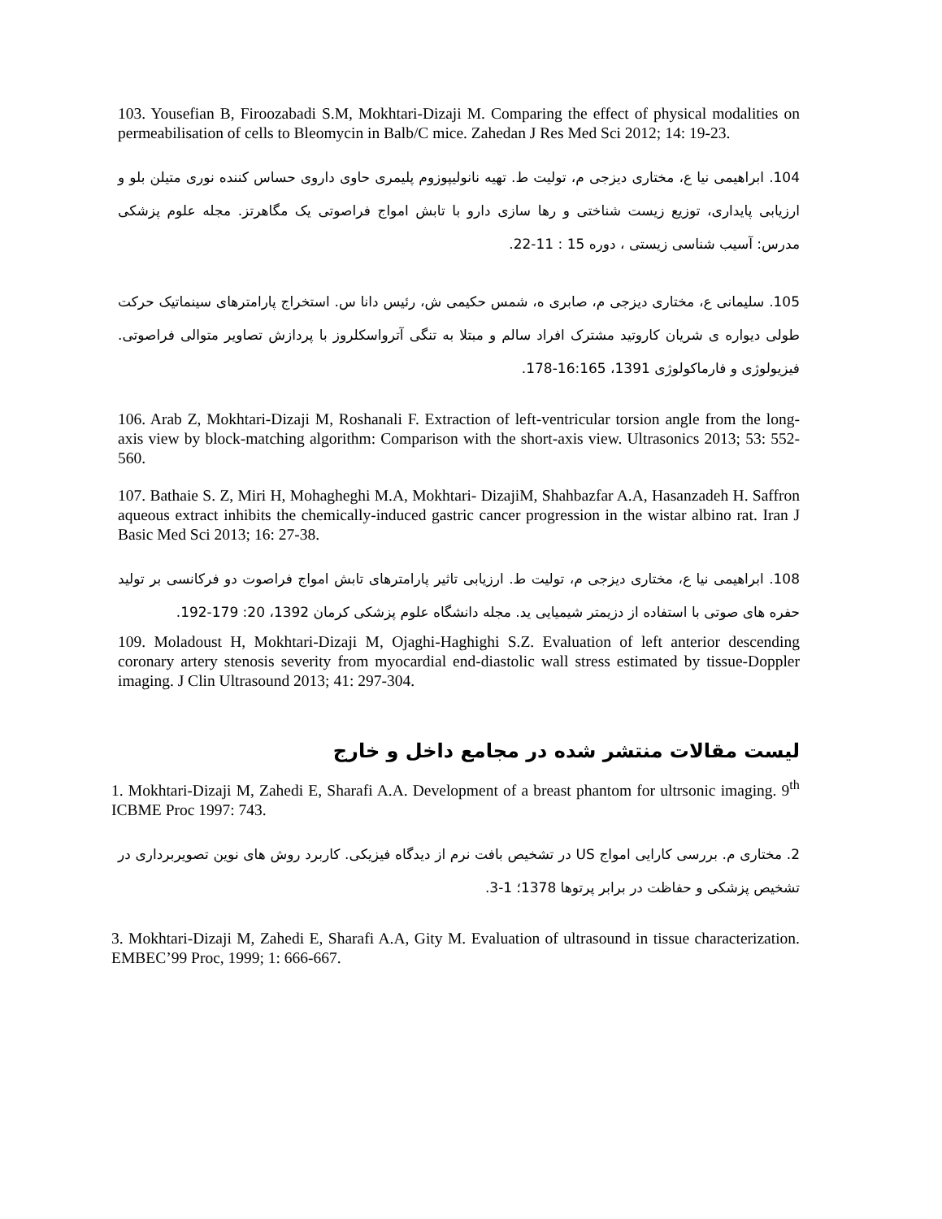103. Yousefian B, Firoozabadi S.M, Mokhtari-Dizaji M. Comparing the effect of physical modalities on permeabilisation of cells to Bleomycin in Balb/C mice. Zahedan J Res Med Sci 2012; 14: 19-23.
104. ابراهیمی نیا ع، مختاری دیزجی م، تولیت ط. تهیه نانولیپوزوم پلیمری حاوی داروی حساس کننده نوری متیلن بلو و ارزیابی پایداری، توزیع زیست شناختی و رها سازی دارو با تابش امواج فراصوتی یک مگاهرتز. مجله علوم پزشکی مدرس: آسیب شناسی زیستی ، دوره 15 : 11-22.
105. سلیمانی ع، مختاری دیزجی م، صابری ه، شمس حکیمی ش، رئیس دانا س. استخراج پارامترهای سینماتیک حرکت طولی دیواره ی شریان کاروتید مشترک افراد سالم و مبتلا به تنگی آترواسکلروز با پردازش تصاویر متوالی فراصوتی. فیزیولوژی و فارماکولوژی 1391، 16:165-178.
106. Arab Z, Mokhtari-Dizaji M, Roshanali F. Extraction of left-ventricular torsion angle from the long-axis view by block-matching algorithm: Comparison with the short-axis view. Ultrasonics 2013; 53: 552-560.
107. Bathaie S. Z, Miri H, Mohagheghi M.A, Mokhtari- DizajiM, Shahbazfar A.A, Hasanzadeh H. Saffron aqueous extract inhibits the chemically-induced gastric cancer progression in the wistar albino rat. Iran J Basic Med Sci 2013; 16: 27-38.
108. ابراهیمی نیا ع، مختاری دیزجی م، تولیت ط. ارزیابی تاثیر پارامترهای تابش امواج فراصوت دو فرکانسی بر تولید حفره های صوتی با استفاده از دزیمتر شیمیایی ید. مجله دانشگاه علوم پزشکی کرمان 1392، 20: 179-192.
109. Moladoust H, Mokhtari-Dizaji M, Ojaghi-Haghighi S.Z. Evaluation of left anterior descending coronary artery stenosis severity from myocardial end-diastolic wall stress estimated by tissue-Doppler imaging. J Clin Ultrasound 2013; 41: 297-304.
لیست مقالات منتشر شده در مجامع داخل و خارج
1. Mokhtari-Dizaji M, Zahedi E, Sharafi A.A. Development of a breast phantom for ultrsonic imaging. 9<sup>th</sup> ICBME Proc 1997: 743.
2. مختاری م. بررسی کارایی امواج US در تشخیص بافت نرم از دیدگاه فیزیکی. کاربرد روش های نوین تصویربرداری در تشخیص پزشکی و حفاظت در برابر پرتوها 1378؛ 1-3.
3. Mokhtari-Dizaji M, Zahedi E, Sharafi A.A, Gity M. Evaluation of ultrasound in tissue characterization. EMBEC’99 Proc, 1999; 1: 666-667.